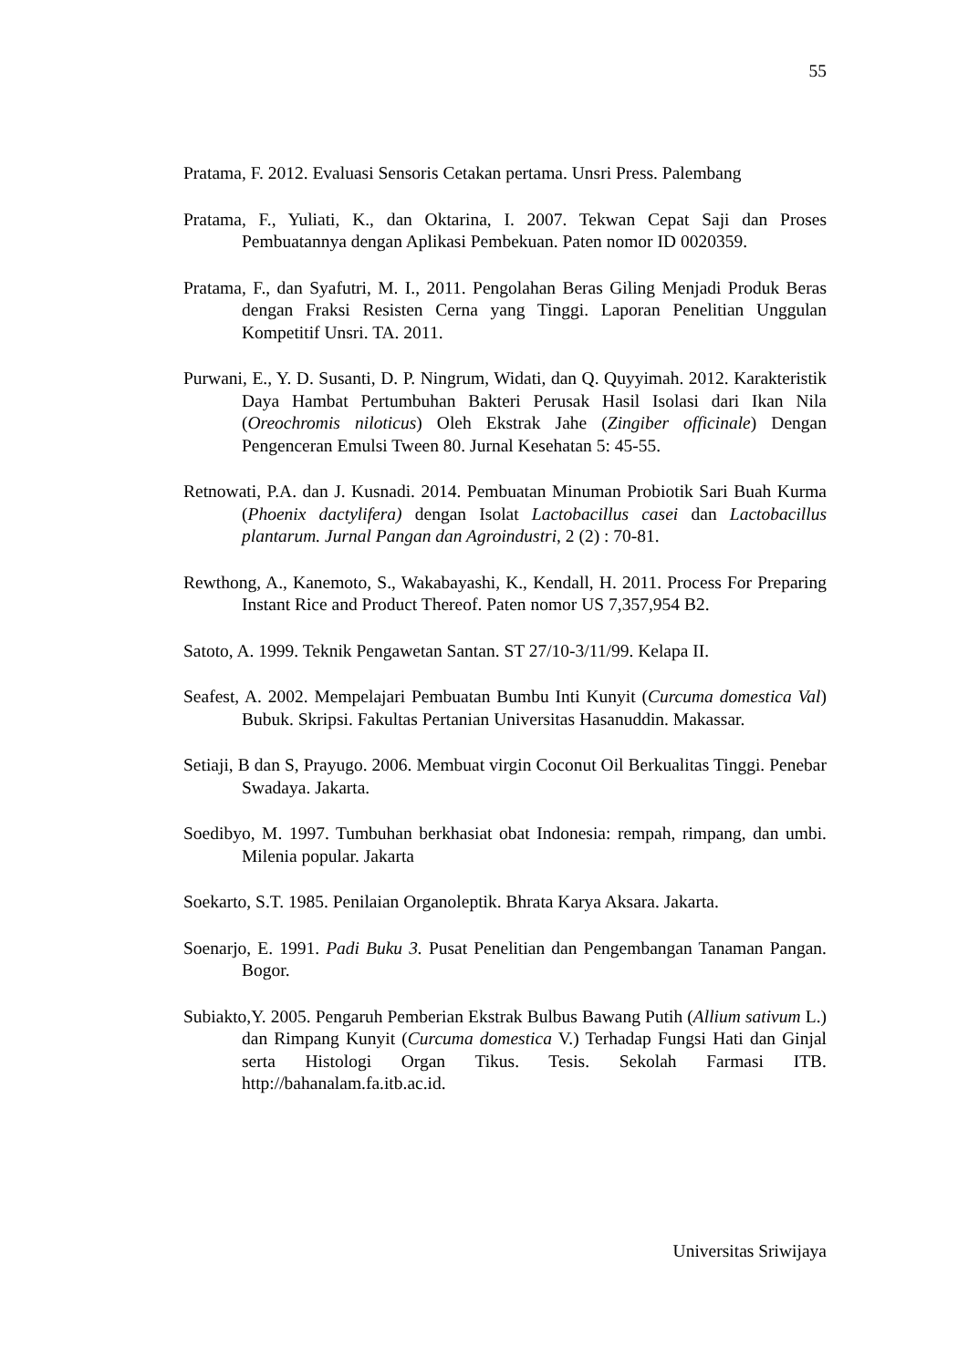55
Pratama, F. 2012. Evaluasi Sensoris Cetakan pertama. Unsri Press. Palembang
Pratama, F., Yuliati, K., dan Oktarina, I. 2007. Tekwan Cepat Saji dan Proses Pembuatannya dengan Aplikasi Pembekuan. Paten nomor ID 0020359.
Pratama, F., dan Syafutri, M. I., 2011. Pengolahan Beras Giling Menjadi Produk Beras dengan Fraksi Resisten Cerna yang Tinggi. Laporan Penelitian Unggulan Kompetitif Unsri. TA. 2011.
Purwani, E., Y. D. Susanti, D. P. Ningrum, Widati, dan Q. Quyyimah. 2012. Karakteristik Daya Hambat Pertumbuhan Bakteri Perusak Hasil Isolasi dari Ikan Nila (Oreochromis niloticus) Oleh Ekstrak Jahe (Zingiber officinale) Dengan Pengenceran Emulsi Tween 80. Jurnal Kesehatan 5: 45-55.
Retnowati, P.A. dan J. Kusnadi. 2014. Pembuatan Minuman Probiotik Sari Buah Kurma (Phoenix dactylifera) dengan Isolat Lactobacillus casei dan Lactobacillus plantarum. Jurnal Pangan dan Agroindustri, 2 (2) : 70-81.
Rewthong, A., Kanemoto, S., Wakabayashi, K., Kendall, H. 2011. Process For Preparing Instant Rice and Product Thereof. Paten nomor US 7,357,954 B2.
Satoto, A. 1999. Teknik Pengawetan Santan. ST 27/10-3/11/99. Kelapa II.
Seafest, A. 2002. Mempelajari Pembuatan Bumbu Inti Kunyit (Curcuma domestica Val) Bubuk. Skripsi. Fakultas Pertanian Universitas Hasanuddin. Makassar.
Setiaji, B dan S, Prayugo. 2006. Membuat virgin Coconut Oil Berkualitas Tinggi. Penebar Swadaya. Jakarta.
Soedibyo, M. 1997. Tumbuhan berkhasiat obat Indonesia: rempah, rimpang, dan umbi. Milenia popular. Jakarta
Soekarto, S.T. 1985. Penilaian Organoleptik. Bhrata Karya Aksara. Jakarta.
Soenarjo, E. 1991. Padi Buku 3. Pusat Penelitian dan Pengembangan Tanaman Pangan. Bogor.
Subiakto,Y. 2005. Pengaruh Pemberian Ekstrak Bulbus Bawang Putih (Allium sativum L.) dan Rimpang Kunyit (Curcuma domestica V.) Terhadap Fungsi Hati dan Ginjal serta Histologi Organ Tikus. Tesis. Sekolah Farmasi ITB. http://bahanalam.fa.itb.ac.id.
Universitas Sriwijaya